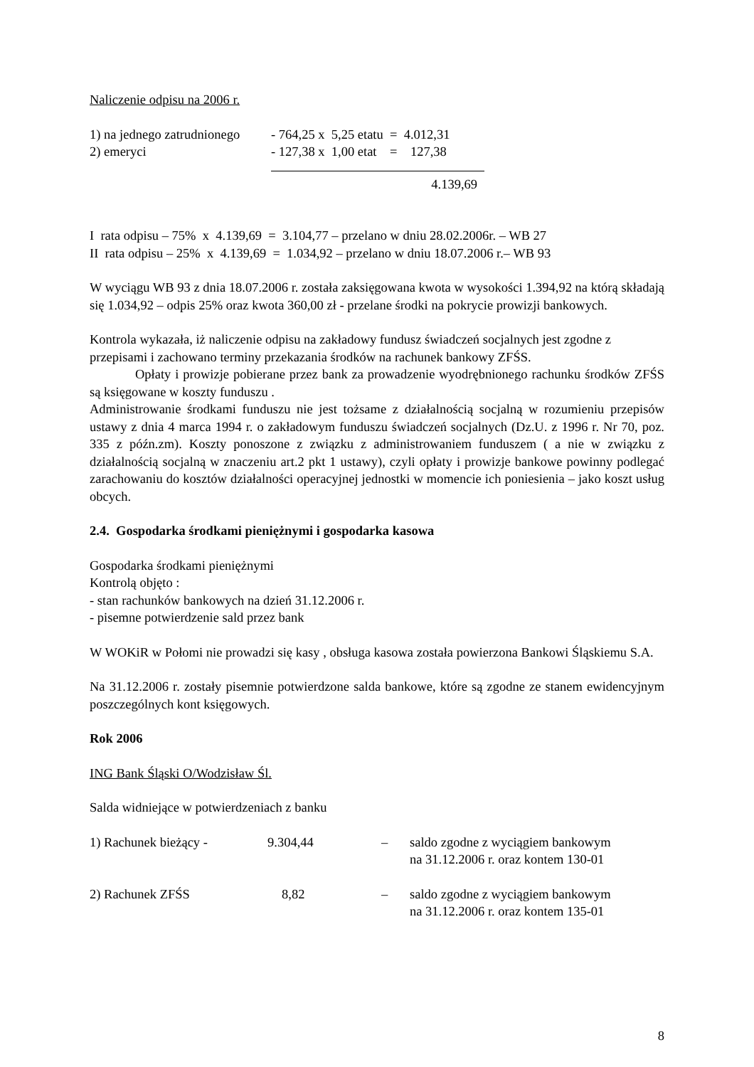Naliczenie odpisu na 2006 r.
| 1) na jednego zatrudnionego | - 764,25 x 5,25 etatu = 4.012,31 |
| 2) emeryci | - 127,38 x 1,00 etat = 127,38 |
| | 4.139,69 |
I rata odpisu – 75% x 4.139,69 = 3.104,77 – przelano w dniu 28.02.2006r. – WB 27
II rata odpisu – 25% x 4.139,69 = 1.034,92 – przelano w dniu 18.07.2006 r.– WB 93
W wyciągu WB 93 z dnia 18.07.2006 r. została zaksięgowana kwota w wysokości 1.394,92 na którą składają się 1.034,92 – odpis 25% oraz kwota 360,00 zł - przelane środki na pokrycie prowizji bankowych.
Kontrola wykazała, iż naliczenie odpisu na zakładowy fundusz świadczeń socjalnych jest zgodne z przepisami i zachowano terminy przekazania środków na rachunek bankowy ZFŚS.
Opłaty i prowizje pobierane przez bank za prowadzenie wyodrębnionego rachunku środków ZFŚS są księgowane w koszty funduszu .
Administrowanie środkami funduszu nie jest tożsame z działalnością socjalną w rozumieniu przepisów ustawy z dnia 4 marca 1994 r. o zakładowym funduszu świadczeń socjalnych (Dz.U. z 1996 r. Nr 70, poz. 335 z późn.zm). Koszty ponoszone z związku z administrowaniem funduszem ( a nie w związku z działalnością socjalną w znaczeniu art.2 pkt 1 ustawy), czyli opłaty i prowizje bankowe powinny podlegać zarachowaniu do kosztów działalności operacyjnej jednostki w momencie ich poniesienia – jako koszt usług obcych.
2.4. Gospodarka środkami pieniężnymi i gospodarka kasowa
Gospodarka środkami pieniężnymi
Kontrolą objęto :
- stan rachunków bankowych na dzień 31.12.2006 r.
- pisemne potwierdzenie sald przez bank
W WOKiR w Połomi nie prowadzi się kasy , obsługa kasowa została powierzona Bankowi Śląskiemu S.A.
Na 31.12.2006 r. zostały pisemnie potwierdzone salda bankowe, które są zgodne ze stanem ewidencyjnym poszczególnych kont księgowych.
Rok 2006
ING Bank Śląski O/Wodzisław Śl.
Salda widniejące w potwierdzeniach z banku
| 1) Rachunek bieżący - | 9.304,44 | – | saldo zgodne z wyciągiem bankowym na 31.12.2006 r. oraz kontem 130-01 |
| 2) Rachunek ZFŚS | 8,82 | – | saldo zgodne z wyciągiem bankowym na 31.12.2006 r. oraz kontem 135-01 |
8